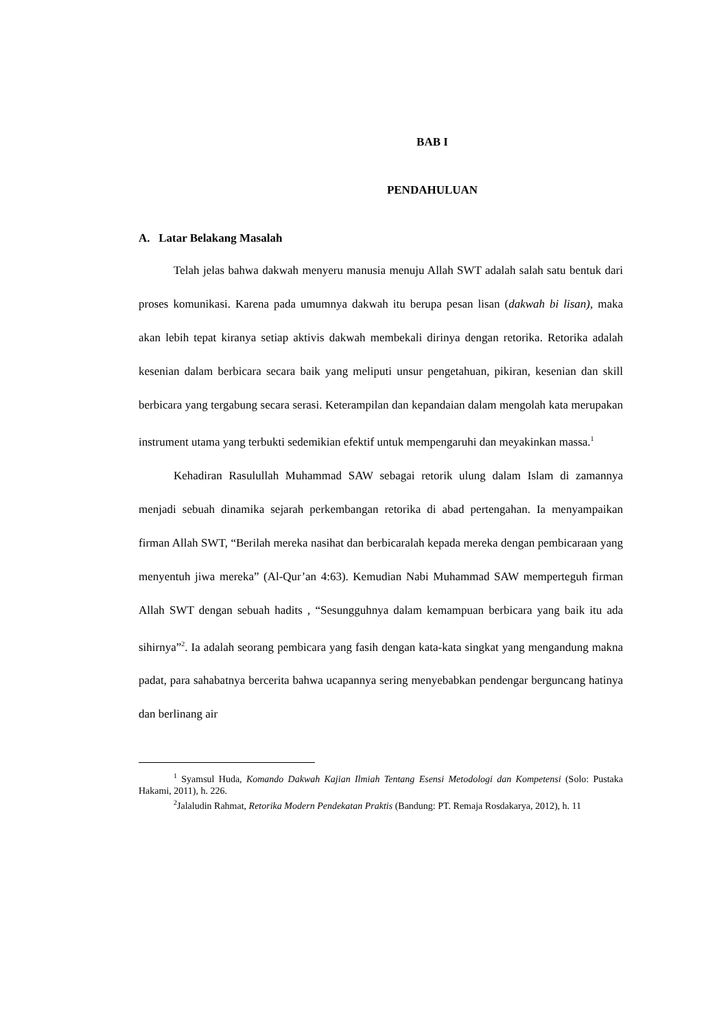BAB I
PENDAHULUAN
A. Latar Belakang Masalah
Telah jelas bahwa dakwah menyeru manusia menuju Allah SWT adalah salah satu bentuk dari proses komunikasi. Karena pada umumnya dakwah itu berupa pesan lisan (dakwah bi lisan), maka akan lebih tepat kiranya setiap aktivis dakwah membekali dirinya dengan retorika. Retorika adalah kesenian dalam berbicara secara baik yang meliputi unsur pengetahuan, pikiran, kesenian dan skill berbicara yang tergabung secara serasi. Keterampilan dan kepandaian dalam mengolah kata merupakan instrument utama yang terbukti sedemikian efektif untuk mempengaruhi dan meyakinkan massa.<sup>1</sup>
Kehadiran Rasulullah Muhammad SAW sebagai retorik ulung dalam Islam di zamannya menjadi sebuah dinamika sejarah perkembangan retorika di abad pertengahan. Ia menyampaikan firman Allah SWT, “Berilah mereka nasihat dan berbicaralah kepada mereka dengan pembicaraan yang menyentuh jiwa mereka” (Al-Qur’an 4:63). Kemudian Nabi Muhammad SAW memperteguh firman Allah SWT dengan sebuah hadits , “Sesungguhnya dalam kemampuan berbicara yang baik itu ada sihirnya”<sup>2</sup>. Ia adalah seorang pembicara yang fasih dengan kata-kata singkat yang mengandung makna padat, para sahabatnya bercerita bahwa ucapannya sering menyebabkan pendengar berguncang hatinya dan berlinang air
<sup>1</sup> Syamsul Huda, Komando Dakwah Kajian Ilmiah Tentang Esensi Metodologi dan Kompetensi (Solo: Pustaka Hakami, 2011), h. 226.
<sup>2</sup> Jalaludin Rahmat, Retorika Modern Pendekatan Praktis (Bandung: PT. Remaja Rosdakarya, 2012), h. 11